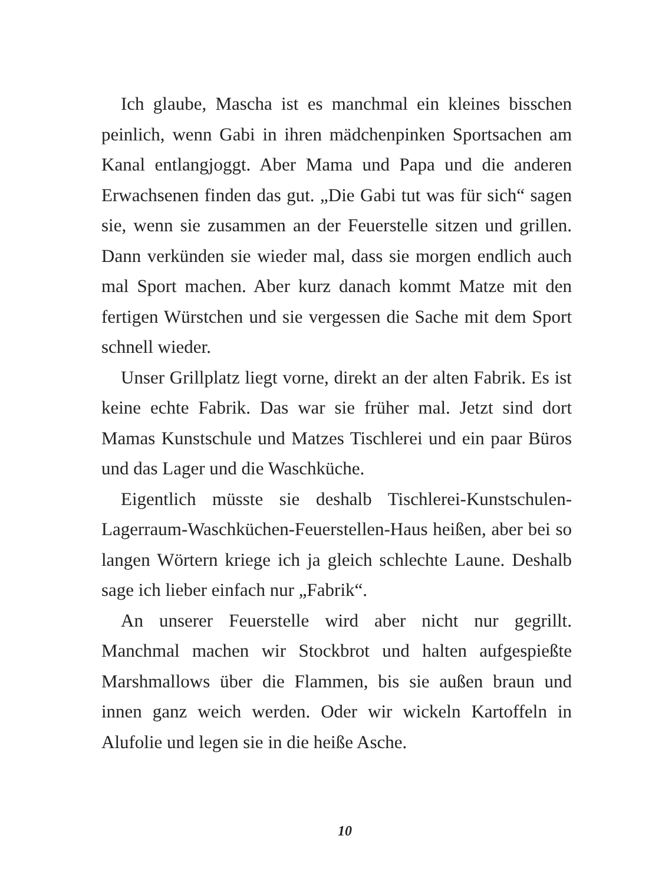Ich glaube, Mascha ist es manchmal ein kleines bisschen peinlich, wenn Gabi in ihren mädchenpinken Sportsachen am Kanal entlangjoggt. Aber Mama und Papa und die anderen Erwachsenen finden das gut. „Die Gabi tut was für sich“ sagen sie, wenn sie zusammen an der Feuerstelle sitzen und grillen. Dann verkünden sie wieder mal, dass sie morgen endlich auch mal Sport machen. Aber kurz danach kommt Matze mit den fertigen Würstchen und sie vergessen die Sache mit dem Sport schnell wieder.
Unser Grillplatz liegt vorne, direkt an der alten Fabrik. Es ist keine echte Fabrik. Das war sie früher mal. Jetzt sind dort Mamas Kunstschule und Matzes Tischlerei und ein paar Büros und das Lager und die Waschküche.
Eigentlich müsste sie deshalb Tischlerei-Kunstschulen-Lagerraum-Waschküchen-Feuerstellen-Haus heißen, aber bei so langen Wörtern kriege ich ja gleich schlechte Laune. Deshalb sage ich lieber einfach nur „Fabrik“.
An unserer Feuerstelle wird aber nicht nur gegrillt. Manchmal machen wir Stockbrot und halten aufgespießte Marshmallows über die Flammen, bis sie außen braun und innen ganz weich werden. Oder wir wickeln Kartoffeln in Alufolie und legen sie in die heiße Asche.
10